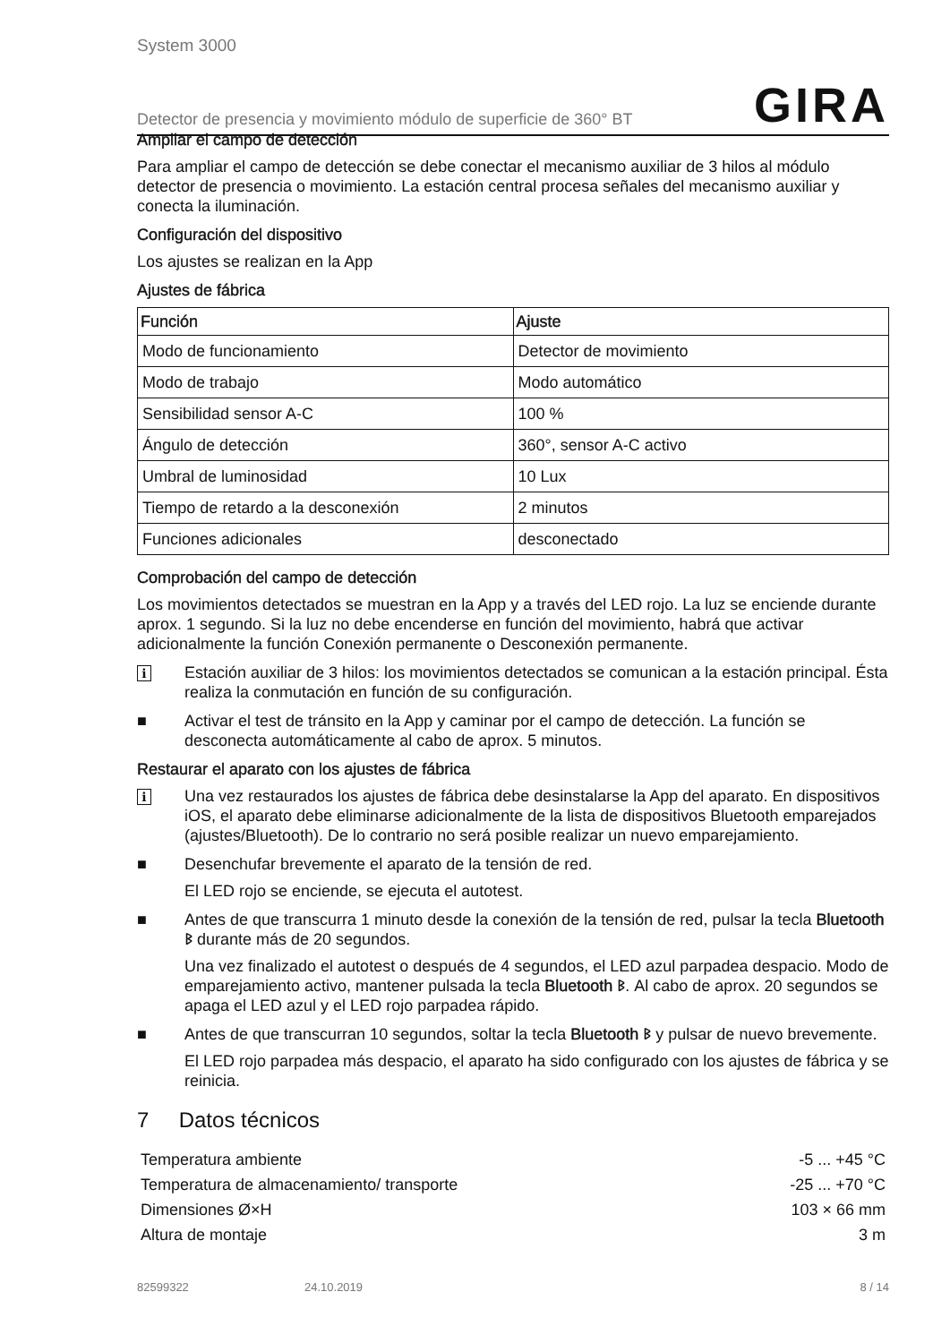System 3000
Detector de presencia y movimiento módulo de superficie de 360° BT GIRA
Ampliar el campo de detección
Para ampliar el campo de detección se debe conectar el mecanismo auxiliar de 3 hilos al módulo detector de presencia o movimiento. La estación central procesa señales del mecanismo auxiliar y conecta la iluminación.
Configuración del dispositivo
Los ajustes se realizan en la App
Ajustes de fábrica
| Función | Ajuste |
| --- | --- |
| Modo de funcionamiento | Detector de movimiento |
| Modo de trabajo | Modo automático |
| Sensibilidad sensor A-C | 100 % |
| Ángulo de detección | 360°, sensor A-C activo |
| Umbral de luminosidad | 10 Lux |
| Tiempo de retardo a la desconexión | 2 minutos |
| Funciones adicionales | desconectado |
Comprobación del campo de detección
Los movimientos detectados se muestran en la App y a través del LED rojo. La luz se enciende durante aprox. 1 segundo. Si la luz no debe encenderse en función del movimiento, habrá que activar adicionalmente la función Conexión permanente o Desconexión permanente.
i Estación auxiliar de 3 hilos: los movimientos detectados se comunican a la estación principal. Ésta realiza la conmutación en función de su configuración.
■ Activar el test de tránsito en la App y caminar por el campo de detección. La función se desconecta automáticamente al cabo de aprox. 5 minutos.
Restaurar el aparato con los ajustes de fábrica
i Una vez restaurados los ajustes de fábrica debe desinstalarse la App del aparato. En dispositivos iOS, el aparato debe eliminarse adicionalmente de la lista de dispositivos Bluetooth emparejados (ajustes/Bluetooth). De lo contrario no será posible realizar un nuevo emparejamiento.
■ Desenchufar brevemente el aparato de la tensión de red.
El LED rojo se enciende, se ejecuta el autotest.
■ Antes de que transcurra 1 minuto desde la conexión de la tensión de red, pulsar la tecla Bluetooth ᛒ durante más de 20 segundos.
Una vez finalizado el autotest o después de 4 segundos, el LED azul parpadea despacio. Modo de emparejamiento activo, mantener pulsada la tecla Bluetooth ᛒ. Al cabo de aprox. 20 segundos se apaga el LED azul y el LED rojo parpadea rápido.
■ Antes de que transcurran 10 segundos, soltar la tecla Bluetooth ᛒ y pulsar de nuevo brevemente.
El LED rojo parpadea más despacio, el aparato ha sido configurado con los ajustes de fábrica y se reinicia.
7 Datos técnicos
Temperatura ambiente -5 ... +45 °C
Temperatura de almacenamiento/ transporte -25 ... +70 °C
Dimensiones Ø×H 103 × 66 mm
Altura de montaje 3 m
82599322 24.10.2019 8 / 14